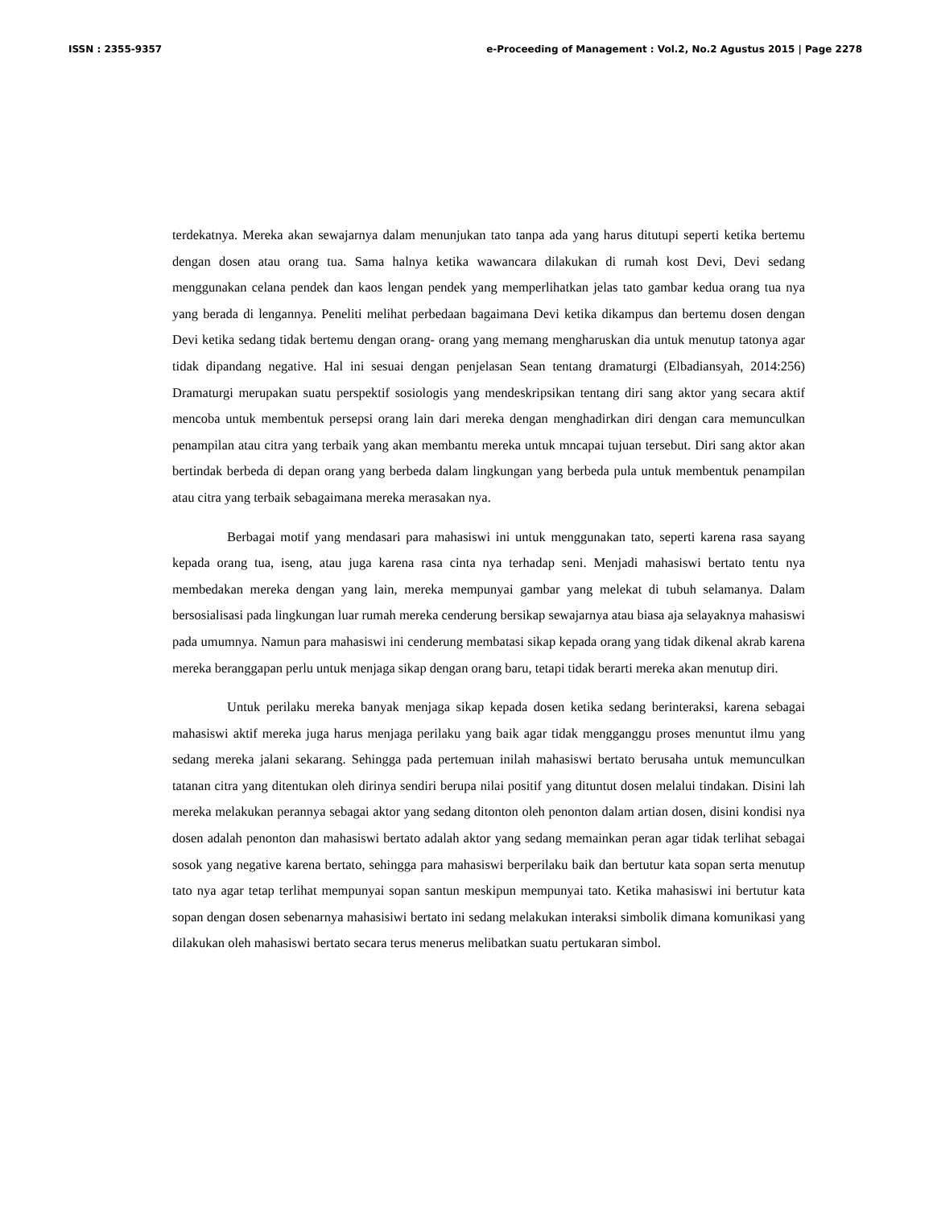ISSN : 2355-9357 e-Proceeding of Management : Vol.2, No.2 Agustus 2015 | Page 2278
terdekatnya. Mereka akan sewajarnya dalam menunjukan tato tanpa ada yang harus ditutupi seperti ketika bertemu dengan dosen atau orang tua. Sama halnya ketika wawancara dilakukan di rumah kost Devi, Devi sedang menggunakan celana pendek dan kaos lengan pendek yang memperlihatkan jelas tato gambar kedua orang tua nya yang berada di lengannya. Peneliti melihat perbedaan bagaimana Devi ketika dikampus dan bertemu dosen dengan Devi ketika sedang tidak bertemu dengan orang- orang yang memang mengharuskan dia untuk menutup tatonya agar tidak dipandang negative. Hal ini sesuai dengan penjelasan Sean tentang dramaturgi (Elbadiansyah, 2014:256) Dramaturgi merupakan suatu perspektif sosiologis yang mendeskripsikan tentang diri sang aktor yang secara aktif mencoba untuk membentuk persepsi orang lain dari mereka dengan menghadirkan diri dengan cara memunculkan penampilan atau citra yang terbaik yang akan membantu mereka untuk mncapai tujuan tersebut. Diri sang aktor akan bertindak berbeda di depan orang yang berbeda dalam lingkungan yang berbeda pula untuk membentuk penampilan atau citra yang terbaik sebagaimana mereka merasakan nya.
Berbagai motif yang mendasari para mahasiswi ini untuk menggunakan tato, seperti karena rasa sayang kepada orang tua, iseng, atau juga karena rasa cinta nya terhadap seni. Menjadi mahasiswi bertato tentu nya membedakan mereka dengan yang lain, mereka mempunyai gambar yang melekat di tubuh selamanya. Dalam bersosialisasi pada lingkungan luar rumah mereka cenderung bersikap sewajarnya atau biasa aja selayaknya mahasiswi pada umumnya. Namun para mahasiswi ini cenderung membatasi sikap kepada orang yang tidak dikenal akrab karena mereka beranggapan perlu untuk menjaga sikap dengan orang baru, tetapi tidak berarti mereka akan menutup diri.
Untuk perilaku mereka banyak menjaga sikap kepada dosen ketika sedang berinteraksi, karena sebagai mahasiswi aktif mereka juga harus menjaga perilaku yang baik agar tidak mengganggu proses menuntut ilmu yang sedang mereka jalani sekarang. Sehingga pada pertemuan inilah mahasiswi bertato berusaha untuk memunculkan tatanan citra yang ditentukan oleh dirinya sendiri berupa nilai positif yang dituntut dosen melalui tindakan. Disini lah mereka melakukan perannya sebagai aktor yang sedang ditonton oleh penonton dalam artian dosen, disini kondisi nya dosen adalah penonton dan mahasiswi bertato adalah aktor yang sedang memainkan peran agar tidak terlihat sebagai sosok yang negative karena bertato, sehingga para mahasiswi berperilaku baik dan bertutur kata sopan serta menutup tato nya agar tetap terlihat mempunyai sopan santun meskipun mempunyai tato. Ketika mahasiswi ini bertutur kata sopan dengan dosen sebenarnya mahasisiwi bertato ini sedang melakukan interaksi simbolik dimana komunikasi yang dilakukan oleh mahasiswi bertato secara terus menerus melibatkan suatu pertukaran simbol.